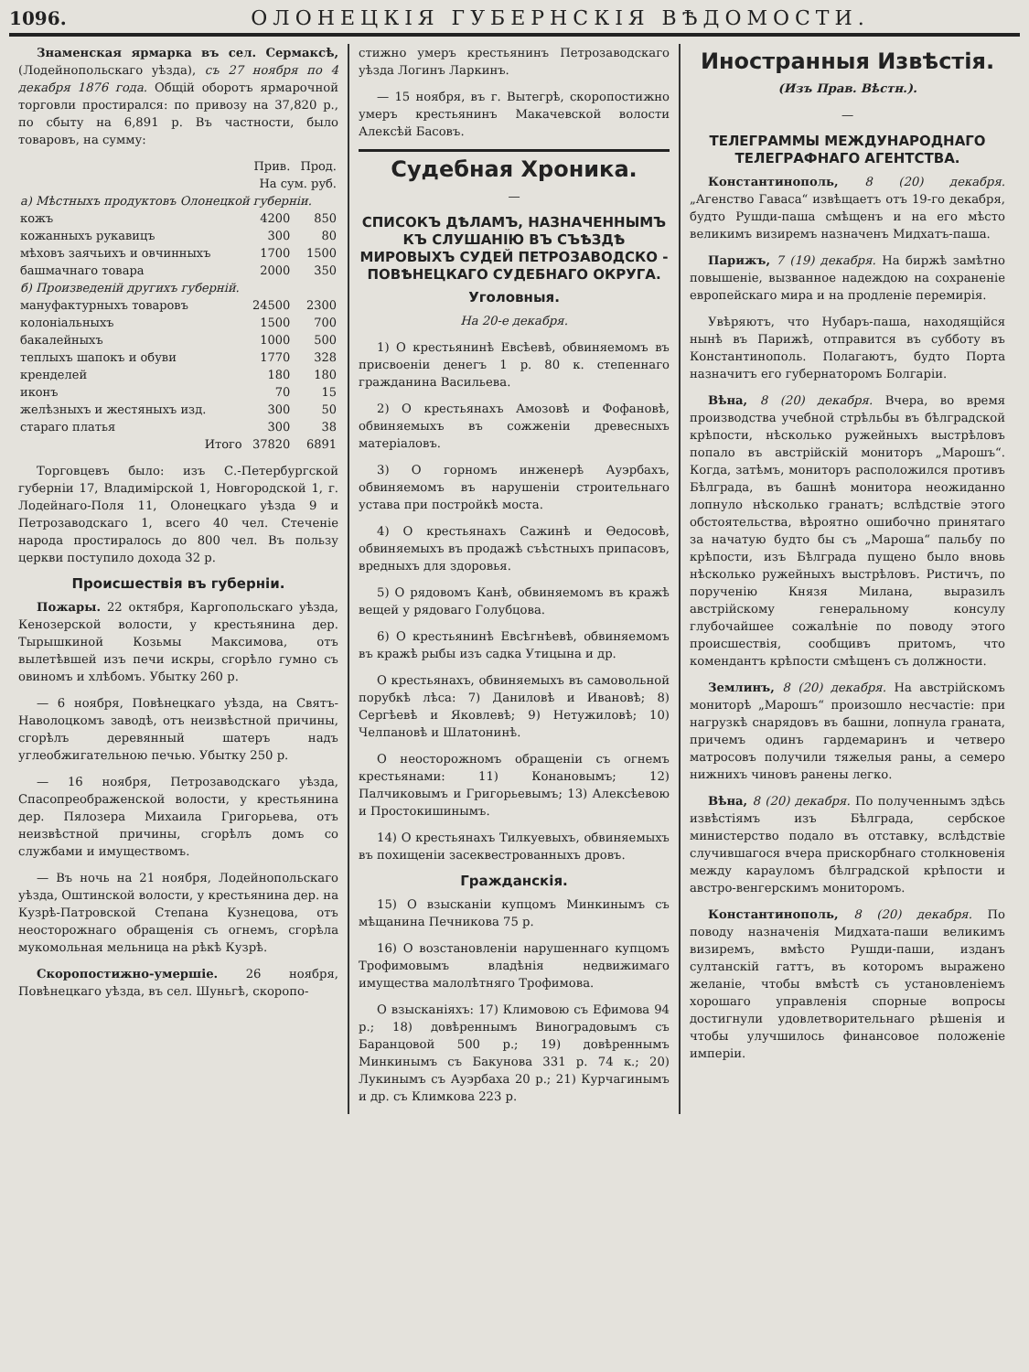1096. ОЛОНЕЦКІЯ ГУБЕРНСКІЯ ВѢДОМОСТИ.
Знаменская ярмарка въ сел. Сермаксѣ, (Лодейнопольскаго уѣзда), съ 27 ноября по 4 декабря 1876 года. Общій оборотъ ярмарочной торговли простирался: по привозу на 37,820 р., по сбыту на 6,891 р. Въ частности, было товаровъ, на сумму:
| | Прив. | Прод. |
| --- | --- | --- |
| | На сум. руб. | |
| а) Мѣстныхъ продуктовъ Олонецкой губерніи. | | |
| кожъ | 4200 | 850 |
| кожанныхъ рукавицъ | 300 | 80 |
| мѣховъ заячьихъ и овчинныхъ | 1700 | 1500 |
| башмачнаго товара | 2000 | 350 |
| б) Произведеній другихъ губерній. | | |
| мануфактурныхъ товаровъ | 24500 | 2300 |
| колоніальныхъ | 1500 | 700 |
| бакалейныхъ | 1000 | 500 |
| теплыхъ шапокъ и обуви | 1770 | 328 |
| кренделей | 180 | 180 |
| иконъ | 70 | 15 |
| желѣзныхъ и жестяныхъ изд. | 300 | 50 |
| стараго платья | 300 | 38 |
| Итого | 37820 | 6891 |
Торговцевъ было: изъ С.-Петербургской губерніи 17, Владимірской 1, Новгородской 1, г. Лодейнаго-Поля 11, Олонецкаго уѣзда 9 и Петрозаводскаго 1, всего 40 чел. Стеченіе народа простиралось до 800 чел. Въ пользу церкви поступило дохода 32 р.
Происшествія въ губерніи.
Пожары. 22 октября, Каргопольскаго уѣзда, Кенозерской волости, у крестьянина дер. Тырышкиной Козьмы Максимова, отъ вылетѣвшей изъ печи искры, сгорѣло гумно съ овиномъ и хлѣбомъ. Убытку 260 р.
— 6 ноября, Повѣнецкаго уѣзда, на Святъ-Наволоцкомъ заводѣ, отъ неизвѣстной причины, сгорѣлъ деревянный шатеръ надъ углеобжигательною печью. Убытку 250 р.
— 16 ноября, Петрозаводскаго уѣзда, Спасопреображенской волости, у крестьянина дер. Пялозера Михаила Григорьева, отъ неизвѣстной причины, сгорѣлъ домъ со службами и имуществомъ.
— Въ ночь на 21 ноября, Лодейнопольскаго уѣзда, Оштинской волости, у крестьянина дер. на Кузрѣ-Патровской Степана Кузнецова, отъ неосторожнаго обращенія съ огнемъ, сгорѣла мукомольная мельница на рѣкѣ Кузрѣ.
Скоропостижно-умершіе. 26 ноября, Повѣнецкаго уѣзда, въ сел. Шуньгѣ, скоропо-
стижно умеръ крестьянинъ Петрозаводскаго уѣзда Логинъ Ларкинъ.
— 15 ноября, въ г. Вытегрѣ, скоропостижно умеръ крестьянинъ Макачевской волости Алексѣй Басовъ.
Судебная Хроника.
—
СПИСОКЪ ДѢЛАМЪ, НАЗНАЧЕННЫМЪ КЪ СЛУШАНІЮ ВЪ СЪѢЗДѢ МИРОВЫХЪ СУДЕЙ ПЕТРОЗАВОДСКО - ПОВѢНЕЦКАГО СУДЕБНАГО ОКРУГА.
Уголовныя.
На 20-е декабря.
1) О крестьянинѣ Евсѣевѣ, обвиняемомъ въ присвоеніи денегъ 1 р. 80 к. степеннаго гражданина Васильева.
2) О крестьянахъ Амозовѣ и Фофановѣ, обвиняемыхъ въ сожженіи древесныхъ матеріаловъ.
3) О горномъ инженерѣ Ауэрбахъ, обвиняемомъ въ нарушеніи строительнаго устава при постройкѣ моста.
4) О крестьянахъ Сажинѣ и Ѳедосовѣ, обвиняемыхъ въ продажѣ съѣстныхъ припасовъ, вредныхъ для здоровья.
5) О рядовомъ Канѣ, обвиняемомъ въ кражѣ вещей у рядоваго Голубцова.
6) О крестьянинѣ Евсѣгнѣевѣ, обвиняемомъ въ кражѣ рыбы изъ садка Утицына и др.
О крестьянахъ, обвиняемыхъ въ самовольной порубкѣ лѣса: 7) Даниловѣ и Ивановѣ; 8) Сергѣевѣ и Яковлевѣ; 9) Нетужиловѣ; 10) Челпановѣ и Шлатонинѣ.
О неосторожномъ обращеніи съ огнемъ крестьянами: 11) Конановымъ; 12) Палчиковымъ и Григорьевымъ; 13) Алексѣевою и Простокишинымъ.
14) О крестьянахъ Тилкуевыхъ, обвиняемыхъ въ похищеніи засеквестрованныхъ дровъ.
Гражданскія.
15) О взысканіи купцомъ Минкинымъ съ мѣщанина Печникова 75 р.
16) О возстановленіи нарушеннаго купцомъ Трофимовымъ владѣнія недвижимаго имущества малолѣтняго Трофимова.
О взысканіяхъ: 17) Климовою съ Ефимова 94 р.; 18) довѣреннымъ Виноградовымъ съ Баранцовой 500 р.; 19) довѣреннымъ Минкинымъ съ Бакунова 331 р. 74 к.; 20) Лукинымъ съ Ауэрбаха 20 р.; 21) Курчагинымъ и др. съ Климкова 223 р.
Иностранныя Извѣстія.
(Изъ Прав. Вѣстн.).
—
ТЕЛЕГРАММЫ МЕЖДУНАРОДНАГО ТЕЛЕГРАФНАГО АГЕНТСТВА.
Константинополь, 8 (20) декабря. „Агенство Гаваса“ извѣщаетъ отъ 19-го декабря, будто Рушди-паша смѣщенъ и на его мѣсто великимъ визиремъ назначенъ Мидхатъ-паша.
Парижъ, 7 (19) декабря. На биржѣ замѣтно повышеніе, вызванное надеждою на сохраненіе европейскаго мира и на продленіе перемирія.
Увѣряютъ, что Нубаръ-паша, находящійся нынѣ въ Парижѣ, отправится въ субботу въ Константинополь. Полагаютъ, будто Порта назначитъ его губернаторомъ Болгаріи.
Вѣна, 8 (20) декабря. Вчера, во время производства учебной стрѣльбы въ бѣлградской крѣпости, нѣсколько ружейныхъ выстрѣловъ попало въ австрійскій мониторъ „Марошъ“. Когда, затѣмъ, мониторъ расположился противъ Бѣлграда, въ башнѣ монитора неожиданно лопнуло нѣсколько гранатъ; вслѣдствіе этого обстоятельства, вѣроятно ошибочно принятаго за начатую будто бы съ „Мароша“ пальбу по крѣпости, изъ Бѣлграда пущено было вновь нѣсколько ружейныхъ выстрѣловъ. Ристичъ, по порученію Князя Милана, выразилъ австрійскому генеральному консулу глубочайшее сожалѣніе по поводу этого происшествія, сообщивъ притомъ, что комендантъ крѣпости смѣщенъ съ должности.
Землинъ, 8 (20) декабря. На австрійскомъ мониторѣ „Марошъ“ произошло несчастіе: при нагрузкѣ снарядовъ въ башни, лопнула граната, причемъ одинъ гардемаринъ и четверо матросовъ получили тяжелыя раны, а семеро нижнихъ чиновъ ранены легко.
Вѣна, 8 (20) декабря. По полученнымъ здѣсь извѣстіямъ изъ Бѣлграда, сербское министерство подало въ отставку, вслѣдствіе случившагося вчера прискорбнаго столкновенія между карауломъ бѣлградской крѣпости и австро-венгерскимъ мониторомъ.
Константинополь, 8 (20) декабря. По поводу назначенія Мидхата-паши великимъ визиремъ, вмѣсто Рушди-паши, изданъ султанскій гаттъ, въ которомъ выражено желаніе, чтобы вмѣстѣ съ установленіемъ хорошаго управленія спорные вопросы достигнули удовлетворительнаго рѣшенія и чтобы улучшилось финансовое положеніе имперіи.